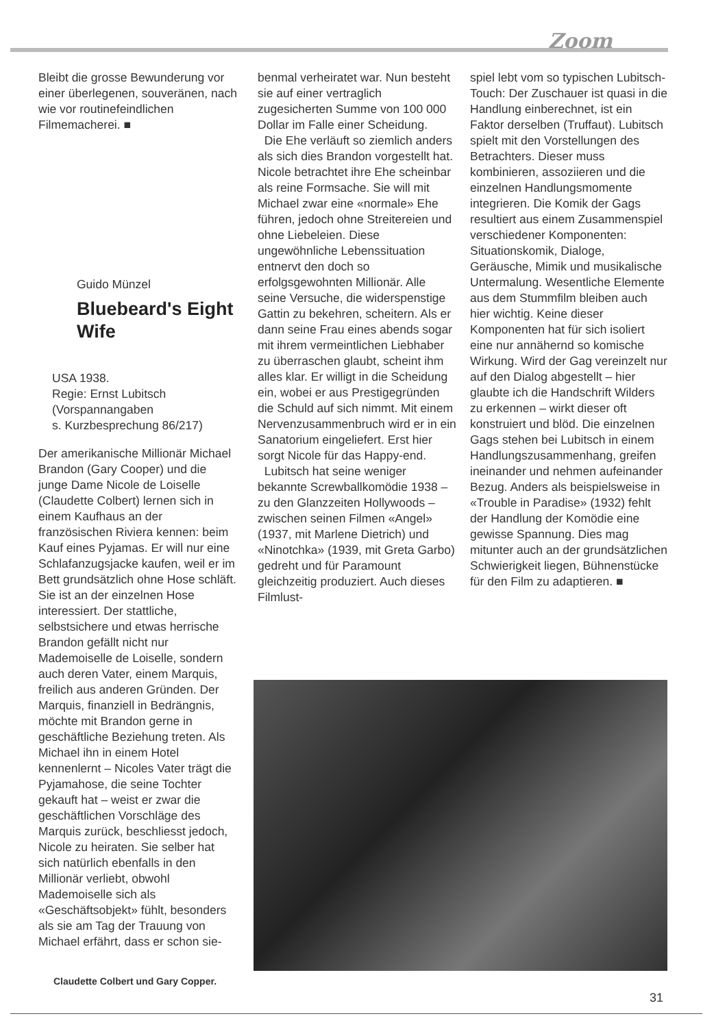Zoom
Bleibt die grosse Bewunderung vor einer überlegenen, souveränen, nach wie vor routinefeindlichen Filmemacherei. ■
Guido Münzel
Bluebeard's Eight Wife
USA 1938.
Regie: Ernst Lubitsch
(Vorspannangaben
s. Kurzbesprechung 86/217)
Der amerikanische Millionär Michael Brandon (Gary Cooper) und die junge Dame Nicole de Loiselle (Claudette Colbert) lernen sich in einem Kaufhaus an der französischen Riviera kennen: beim Kauf eines Pyjamas. Er will nur eine Schlafanzugsjacke kaufen, weil er im Bett grundsätzlich ohne Hose schläft. Sie ist an der einzelnen Hose interessiert. Der stattliche, selbstsichere und etwas herrische Brandon gefällt nicht nur Mademoiselle de Loiselle, sondern auch deren Vater, einem Marquis, freilich aus anderen Gründen. Der Marquis, finanziell in Bedrängnis, möchte mit Brandon gerne in geschäftliche Beziehung treten. Als Michael ihn in einem Hotel kennenlernt – Nicoles Vater trägt die Pyjamahose, die seine Tochter gekauft hat – weist er zwar die geschäftlichen Vorschläge des Marquis zurück, beschliesst jedoch, Nicole zu heiraten. Sie selber hat sich natürlich ebenfalls in den Millionär verliebt, obwohl Mademoiselle sich als «Geschäftsobjekt» fühlt, besonders als sie am Tag der Trauung von Michael erfährt, dass er schon sie-
benmal verheiratet war. Nun besteht sie auf einer vertraglich zugesicherten Summe von 100 000 Dollar im Falle einer Scheidung.
Die Ehe verläuft so ziemlich anders als sich dies Brandon vorgestellt hat. Nicole betrachtet ihre Ehe scheinbar als reine Formsache. Sie will mit Michael zwar eine «normale» Ehe führen, jedoch ohne Streitereien und ohne Liebeleien. Diese ungewöhnliche Lebenssituation entnervt den doch so erfolgsgewohnten Millionär. Alle seine Versuche, die widerspenstige Gattin zu bekehren, scheitern. Als er dann seine Frau eines abends sogar mit ihrem vermeintlichen Liebhaber zu überraschen glaubt, scheint ihm alles klar. Er willigt in die Scheidung ein, wobei er aus Prestigegründen die Schuld auf sich nimmt. Mit einem Nervenzusammenbruch wird er in ein Sanatorium eingeliefert. Erst hier sorgt Nicole für das Happy-end.
Lubitsch hat seine weniger bekannte Screwballkomödie 1938 – zu den Glanzzeiten Hollywoods – zwischen seinen Filmen «Angel» (1937, mit Marlene Dietrich) und «Ninotchka» (1939, mit Greta Garbo) gedreht und für Paramount gleichzeitig produziert. Auch dieses Filmlust-
spiel lebt vom so typischen Lubitsch-Touch: Der Zuschauer ist quasi in die Handlung einberechnet, ist ein Faktor derselben (Truffaut). Lubitsch spielt mit den Vorstellungen des Betrachters. Dieser muss kombinieren, assoziieren und die einzelnen Handlungsmomente integrieren. Die Komik der Gags resultiert aus einem Zusammenspiel verschiedener Komponenten: Situationskomik, Dialoge, Geräusche, Mimik und musikalische Untermalung. Wesentliche Elemente aus dem Stummfilm bleiben auch hier wichtig. Keine dieser Komponenten hat für sich isoliert eine nur annähernd so komische Wirkung. Wird der Gag vereinzelt nur auf den Dialog abgestellt – hier glaubte ich die Handschrift Wilders zu erkennen – wirkt dieser oft konstruiert und blöd. Die einzelnen Gags stehen bei Lubitsch in einem Handlungszusammenhang, greifen ineinander und nehmen aufeinander Bezug. Anders als beispielsweise in «Trouble in Paradise» (1932) fehlt der Handlung der Komödie eine gewisse Spannung. Dies mag mitunter auch an der grundsätzlichen Schwierigkeit liegen, Bühnenstücke für den Film zu adaptieren. ■
Claudette Colbert und Gary Copper.
31